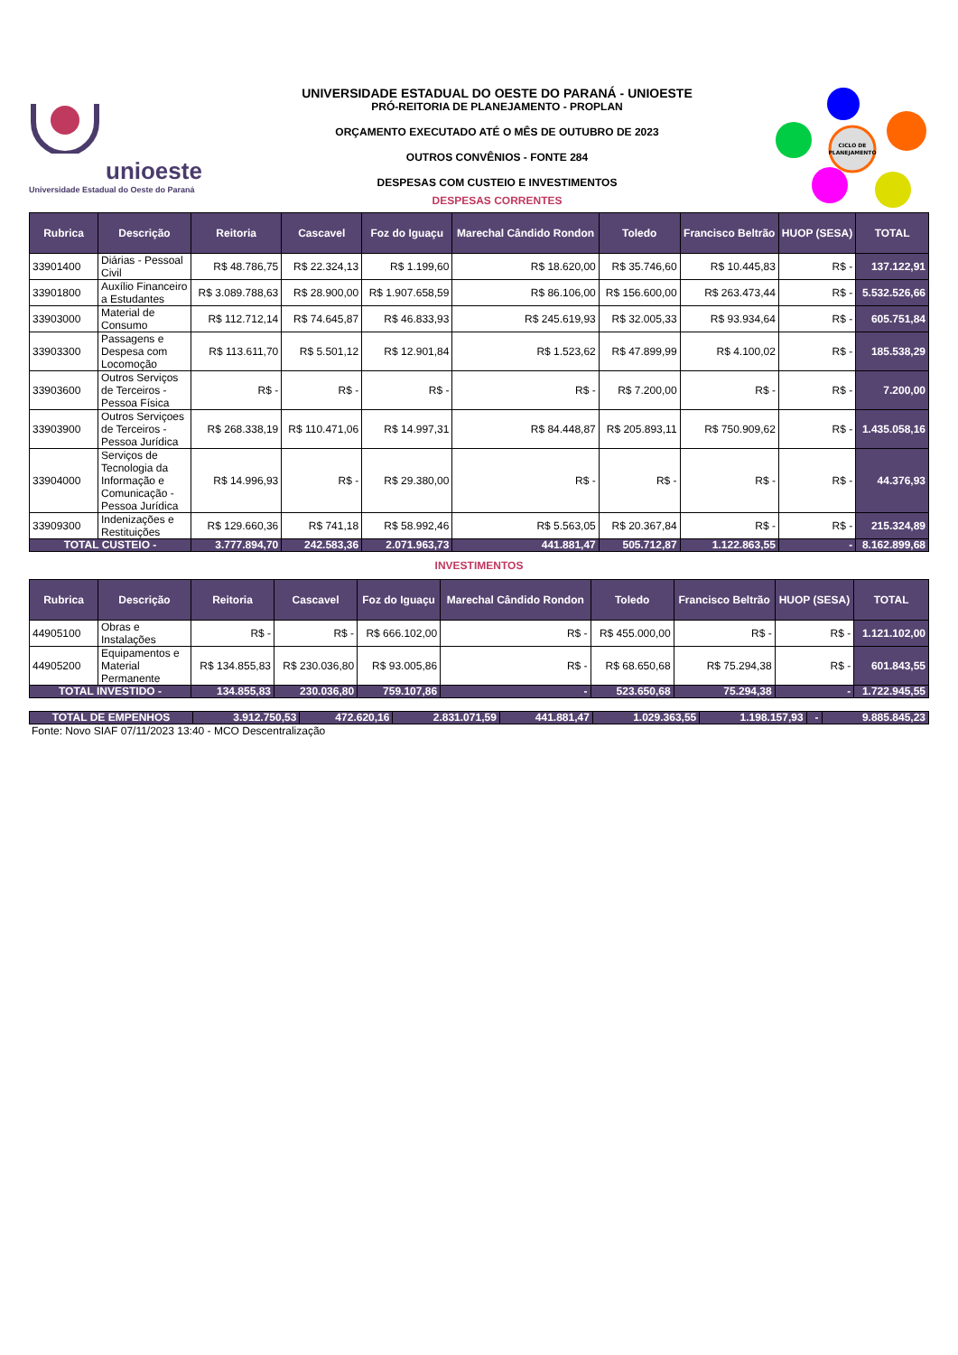unioeste
Universidade Estadual do Oeste do Paraná
UNIVERSIDADE ESTADUAL DO OESTE DO PARANÁ - UNIOESTE
PRÓ-REITORIA DE PLANEJAMENTO - PROPLAN
ORÇAMENTO EXECUTADO ATÉ O MÊS DE OUTUBRO DE 2023
OUTROS CONVÊNIOS - FONTE 284
DESPESAS COM CUSTEIO E INVESTIMENTOS
DESPESAS CORRENTES
CICLO DE
PLANEJAMENTO
| Rubrica | Descrição | Reitoria | Cascavel | Foz do Iguaçu | Marechal Cândido Rondon | Toledo | Francisco Beltrão | HUOP (SESA) | TOTAL |
| --- | --- | --- | --- | --- | --- | --- | --- | --- | --- |
| 33901400 | Diárias - Pessoal Civil | R$ 48.786,75 | R$ 22.324,13 | R$ 1.199,60 | R$ 18.620,00 | R$ 35.746,60 | R$ 10.445,83 | R$ - | 137.122,91 |
| 33901800 | Auxílio Financeiro a Estudantes | R$ 3.089.788,63 | R$ 28.900,00 | R$ 1.907.658,59 | R$ 86.106,00 | R$ 156.600,00 | R$ 263.473,44 | R$ - | 5.532.526,66 |
| 33903000 | Material de Consumo | R$ 112.712,14 | R$ 74.645,87 | R$ 46.833,93 | R$ 245.619,93 | R$ 32.005,33 | R$ 93.934,64 | R$ - | 605.751,84 |
| 33903300 | Passagens e Despesa com Locomoção | R$ 113.611,70 | R$ 5.501,12 | R$ 12.901,84 | R$ 1.523,62 | R$ 47.899,99 | R$ 4.100,02 | R$ - | 185.538,29 |
| 33903600 | Outros Serviços de Terceiros - Pessoa Física | R$ - | R$ - | R$ - | R$ - | R$ 7.200,00 | R$ - | R$ - | 7.200,00 |
| 33903900 | Outros Serviçoes de Terceiros - Pessoa Jurídica | R$ 268.338,19 | R$ 110.471,06 | R$ 14.997,31 | R$ 84.448,87 | R$ 205.893,11 | R$ 750.909,62 | R$ - | 1.435.058,16 |
| 33904000 | Serviços de Tecnologia da Informação e Comunicação - Pessoa Jurídica | R$ 14.996,93 | R$ - | R$ 29.380,00 | R$ - | R$ - | R$ - | R$ - | 44.376,93 |
| 33909300 | Indenizações e Restituições | R$ 129.660,36 | R$ 741,18 | R$ 58.992,46 | R$ 5.563,05 | R$ 20.367,84 | R$ - | R$ - | 215.324,89 |
| TOTAL CUSTEIO - | | 3.777.894,70 | 242.583,36 | 2.071.963,73 | 441.881,47 | 505.712,87 | 1.122.863,55 | - | 8.162.899,68 |
INVESTIMENTOS
| Rubrica | Descrição | Reitoria | Cascavel | Foz do Iguaçu | Marechal Cândido Rondon | Toledo | Francisco Beltrão | HUOP (SESA) | TOTAL |
| --- | --- | --- | --- | --- | --- | --- | --- | --- | --- |
| 44905100 | Obras e Instalações | R$ - | R$ - | R$ 666.102,00 | R$ - | R$ 455.000,00 | R$ - | R$ - | 1.121.102,00 |
| 44905200 | Equipamentos e Material Permanente | R$ 134.855,83 | R$ 230.036,80 | R$ 93.005,86 | R$ - | R$ 68.650,68 | R$ 75.294,38 | R$ - | 601.843,55 |
| TOTAL INVESTIDO - | | 134.855,83 | 230.036,80 | 759.107,86 | - | 523.650,68 | 75.294,38 | - | 1.722.945,55 |
| TOTAL DE EMPENHOS | 3.912.750,53 | 472.620,16 | 2.831.071,59 | 441.881,47 | 1.029.363,55 | 1.198.157,93 | - | 9.885.845,23 |
Fonte: Novo SIAF 07/11/2023 13:40 - MCO Descentralização